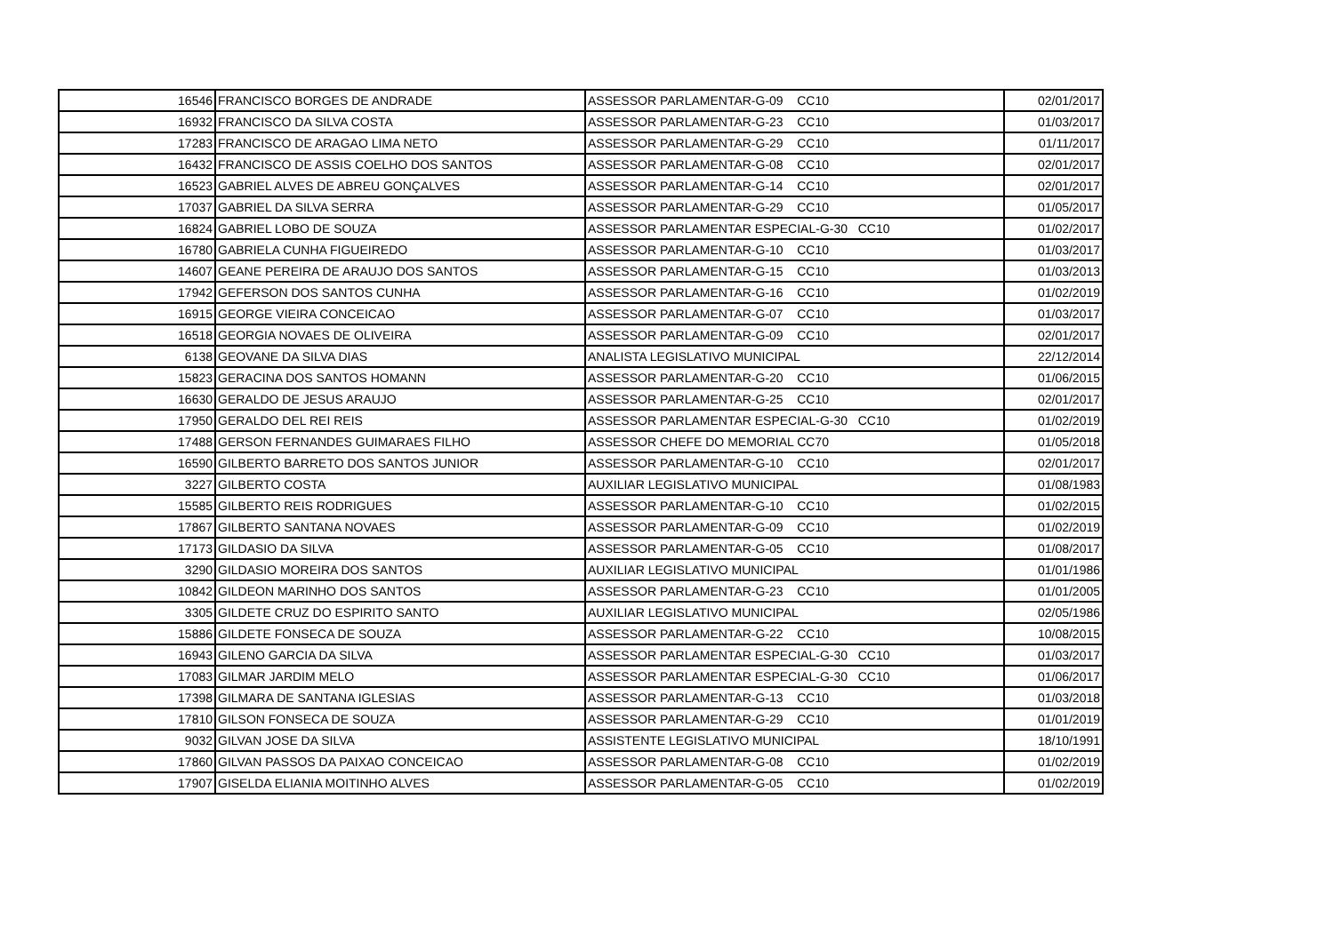| 16546 | FRANCISCO BORGES DE ANDRADE | ASSESSOR PARLAMENTAR-G-09 CC10 | 02/01/2017 |
| 16932 | FRANCISCO DA SILVA COSTA | ASSESSOR PARLAMENTAR-G-23 CC10 | 01/03/2017 |
| 17283 | FRANCISCO DE ARAGAO LIMA NETO | ASSESSOR PARLAMENTAR-G-29 CC10 | 01/11/2017 |
| 16432 | FRANCISCO DE ASSIS COELHO DOS SANTOS | ASSESSOR PARLAMENTAR-G-08 CC10 | 02/01/2017 |
| 16523 | GABRIEL ALVES DE ABREU GONÇALVES | ASSESSOR PARLAMENTAR-G-14 CC10 | 02/01/2017 |
| 17037 | GABRIEL DA SILVA SERRA | ASSESSOR PARLAMENTAR-G-29 CC10 | 01/05/2017 |
| 16824 | GABRIEL LOBO DE SOUZA | ASSESSOR PARLAMENTAR ESPECIAL-G-30 CC10 | 01/02/2017 |
| 16780 | GABRIELA CUNHA FIGUEIREDO | ASSESSOR PARLAMENTAR-G-10 CC10 | 01/03/2017 |
| 14607 | GEANE PEREIRA DE ARAUJO DOS SANTOS | ASSESSOR PARLAMENTAR-G-15 CC10 | 01/03/2013 |
| 17942 | GEFERSON DOS SANTOS CUNHA | ASSESSOR PARLAMENTAR-G-16 CC10 | 01/02/2019 |
| 16915 | GEORGE VIEIRA CONCEICAO | ASSESSOR PARLAMENTAR-G-07 CC10 | 01/03/2017 |
| 16518 | GEORGIA NOVAES DE OLIVEIRA | ASSESSOR PARLAMENTAR-G-09 CC10 | 02/01/2017 |
| 6138 | GEOVANE DA SILVA DIAS | ANALISTA LEGISLATIVO MUNICIPAL | 22/12/2014 |
| 15823 | GERACINA DOS SANTOS HOMANN | ASSESSOR PARLAMENTAR-G-20 CC10 | 01/06/2015 |
| 16630 | GERALDO DE JESUS ARAUJO | ASSESSOR PARLAMENTAR-G-25 CC10 | 02/01/2017 |
| 17950 | GERALDO DEL REI REIS | ASSESSOR PARLAMENTAR ESPECIAL-G-30 CC10 | 01/02/2019 |
| 17488 | GERSON FERNANDES GUIMARAES FILHO | ASSESSOR CHEFE DO MEMORIAL CC70 | 01/05/2018 |
| 16590 | GILBERTO BARRETO DOS SANTOS JUNIOR | ASSESSOR PARLAMENTAR-G-10 CC10 | 02/01/2017 |
| 3227 | GILBERTO COSTA | AUXILIAR LEGISLATIVO MUNICIPAL | 01/08/1983 |
| 15585 | GILBERTO REIS RODRIGUES | ASSESSOR PARLAMENTAR-G-10 CC10 | 01/02/2015 |
| 17867 | GILBERTO SANTANA NOVAES | ASSESSOR PARLAMENTAR-G-09 CC10 | 01/02/2019 |
| 17173 | GILDASIO DA SILVA | ASSESSOR PARLAMENTAR-G-05 CC10 | 01/08/2017 |
| 3290 | GILDASIO MOREIRA DOS SANTOS | AUXILIAR LEGISLATIVO MUNICIPAL | 01/01/1986 |
| 10842 | GILDEON MARINHO DOS SANTOS | ASSESSOR PARLAMENTAR-G-23 CC10 | 01/01/2005 |
| 3305 | GILDETE CRUZ DO ESPIRITO SANTO | AUXILIAR LEGISLATIVO MUNICIPAL | 02/05/1986 |
| 15886 | GILDETE FONSECA DE SOUZA | ASSESSOR PARLAMENTAR-G-22 CC10 | 10/08/2015 |
| 16943 | GILENO GARCIA DA SILVA | ASSESSOR PARLAMENTAR ESPECIAL-G-30 CC10 | 01/03/2017 |
| 17083 | GILMAR JARDIM MELO | ASSESSOR PARLAMENTAR ESPECIAL-G-30 CC10 | 01/06/2017 |
| 17398 | GILMARA DE SANTANA IGLESIAS | ASSESSOR PARLAMENTAR-G-13 CC10 | 01/03/2018 |
| 17810 | GILSON FONSECA DE SOUZA | ASSESSOR PARLAMENTAR-G-29 CC10 | 01/01/2019 |
| 9032 | GILVAN JOSE DA SILVA | ASSISTENTE LEGISLATIVO MUNICIPAL | 18/10/1991 |
| 17860 | GILVAN PASSOS DA PAIXAO CONCEICAO | ASSESSOR PARLAMENTAR-G-08 CC10 | 01/02/2019 |
| 17907 | GISELDA ELIANIA MOITINHO ALVES | ASSESSOR PARLAMENTAR-G-05 CC10 | 01/02/2019 |